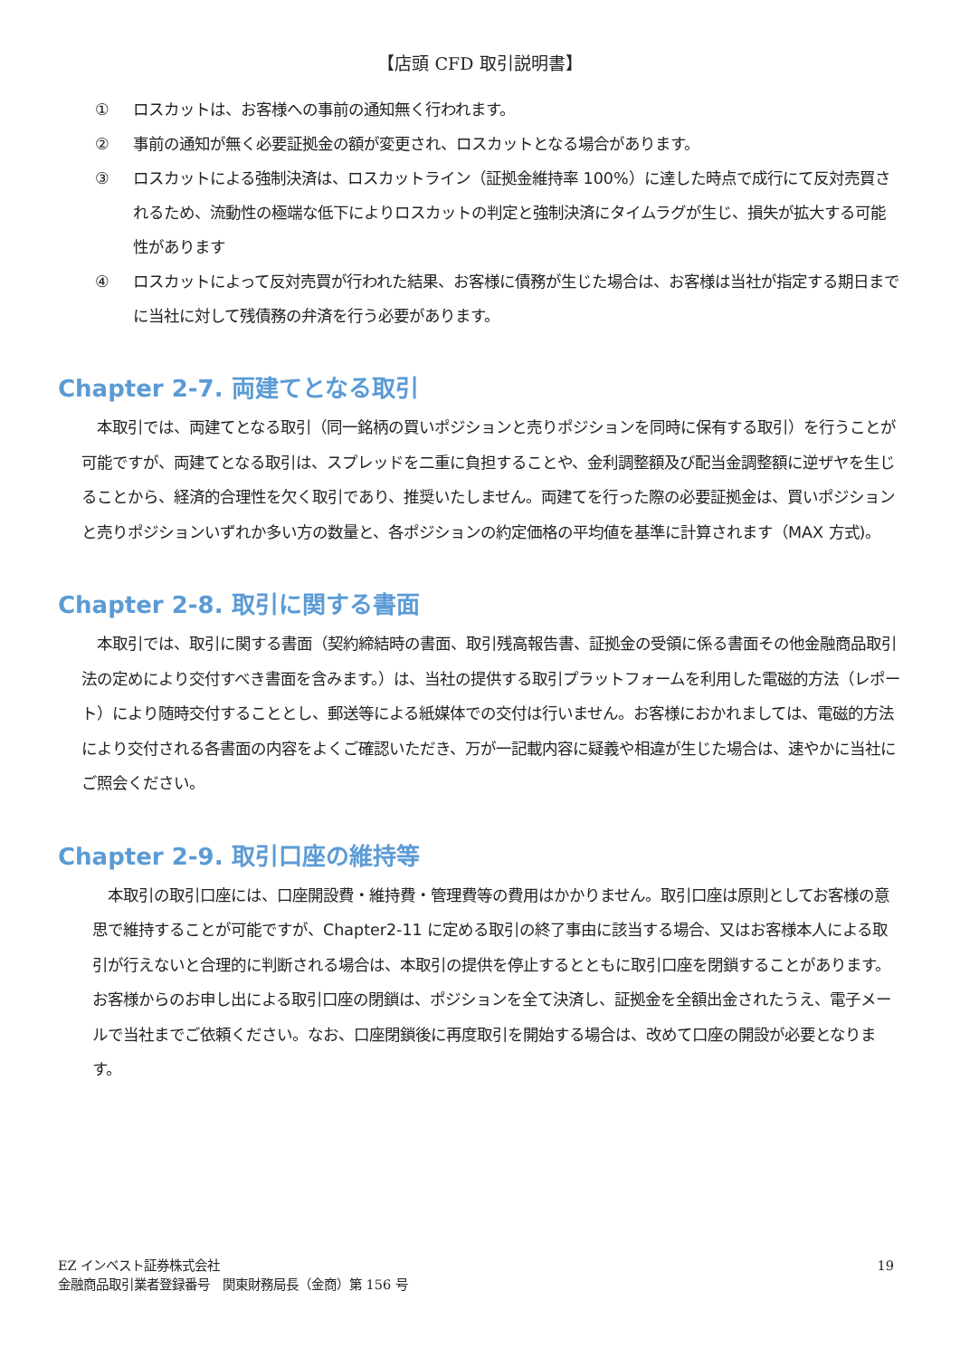【店頭 CFD 取引説明書】
① ロスカットは、お客様への事前の通知無く行われます。
② 事前の通知が無く必要証拠金の額が変更され、ロスカットとなる場合があります。
③ ロスカットによる強制決済は、ロスカットライン（証拠金維持率 100%）に達した時点で成行にて反対売買されるため、流動性の極端な低下によりロスカットの判定と強制決済にタイムラグが生じ、損失が拡大する可能性があります
④ ロスカットによって反対売買が行われた結果、お客様に債務が生じた場合は、お客様は当社が指定する期日までに当社に対して残債務の弁済を行う必要があります。
Chapter 2-7. 両建てとなる取引
　本取引では、両建てとなる取引（同一銘柄の買いポジションと売りポジションを同時に保有する取引）を行うことが可能ですが、両建てとなる取引は、スプレッドを二重に負担することや、金利調整額及び配当金調整額に逆ザヤを生じることから、経済的合理性を欠く取引であり、推奨いたしません。両建てを行った際の必要証拠金は、買いポジションと売りポジションいずれか多い方の数量と、各ポジションの約定価格の平均値を基準に計算されます（MAX 方式)。
Chapter 2-8. 取引に関する書面
　本取引では、取引に関する書面（契約締結時の書面、取引残高報告書、証拠金の受領に係る書面その他金融商品取引法の定めにより交付すべき書面を含みます。）は、当社の提供する取引プラットフォームを利用した電磁的方法（レポート）により随時交付することとし、郵送等による紙媒体での交付は行いません。お客様におかれましては、電磁的方法により交付される各書面の内容をよくご確認いただき、万が一記載内容に疑義や相違が生じた場合は、速やかに当社にご照会ください。
Chapter 2-9. 取引口座の維持等
　本取引の取引口座には、口座開設費・維持費・管理費等の費用はかかりません。取引口座は原則としてお客様の意思で維持することが可能ですが、Chapter2-11 に定める取引の終了事由に該当する場合、又はお客様本人による取引が行えないと合理的に判断される場合は、本取引の提供を停止するとともに取引口座を閉鎖することがあります。お客様からのお申し出による取引口座の閉鎖は、ポジションを全て決済し、証拠金を全額出金されたうえ、電子メールで当社までご依頼ください。なお、口座閉鎖後に再度取引を開始する場合は、改めて口座の開設が必要となります。
EZ インベスト証券株式会社
金融商品取引業者登録番号　関東財務局長（金商）第 156 号
19